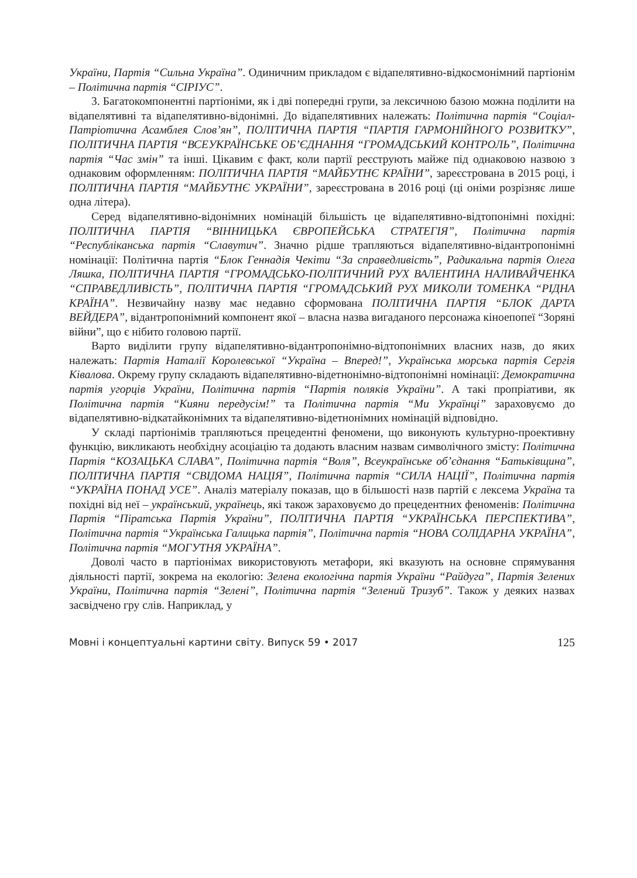України, Партія “Сильна Україна”. Одиничним прикладом є відапелятивно-відкосмонімний партіонім – Політична партія “СІРІУС”.
3. Багатокомпонентні партіоніми, як і дві попередні групи, за лексичною базою можна поділити на відапелятивні та відапелятивно-відонімні. До відапелятивних належать: Політична партія “Соціал-Патріотична Асамблея Слов’ян”, ПОЛІТИЧНА ПАРТІЯ “ПАРТІЯ ГАРМОНІЙНОГО РОЗВИТКУ”, ПОЛІТИЧНА ПАРТІЯ “ВСЕУКРАЇНСЬКЕ ОБ’ЄДНАННЯ “ГРОМАДСЬКИЙ КОНТРОЛЬ”, Політична партія “Час змін” та інші. Цікавим є факт, коли партії реєструють майже під однаковою назвою з однаковим оформленням: ПОЛІТИЧНА ПАРТІЯ “МАЙБУТНЄ КРАЇНИ”, зареєстрована в 2015 році, і ПОЛІТИЧНА ПАРТІЯ “МАЙБУТНЄ УКРАЇНИ”, зареєстрована в 2016 році (ці оніми розрізняє лише одна літера).
Серед відапелятивно-відонімних номінацій більшість це відапелятивно-відтопонімні похідні: ПОЛІТИЧНА ПАРТІЯ “ВІННИЦЬКА ЄВРОПЕЙСЬКА СТРАТЕГІЯ”, Політична партія “Республіканська партія “Славутич”. Значно рідше трапляються відапелятивно-відантропонімні номінації: Політична партія “Блок Геннадія Чекіти “За справедливість”, Радикальна партія Олега Ляшка, ПОЛІТИЧНА ПАРТІЯ “ГРОМАДСЬКО-ПОЛІТИЧНИЙ РУХ ВАЛЕНТИНА НАЛИВАЙЧЕНКА “СПРАВЕДЛИВІСТЬ”, ПОЛІТИЧНА ПАРТІЯ “ГРОМАДСЬКИЙ РУХ МИКОЛИ ТОМЕНКА “РІДНА КРАЇНА”. Незвичайну назву має недавно сформована ПОЛІТИЧНА ПАРТІЯ “БЛОК ДАРТА ВЕЙДЕРА”, відантропонімний компонент якої – власна назва вигаданого персонажа кіноепопеї “Зоряні війни”, що є нібито головою партії.
Варто виділити групу відапелятивно-відантропонімно-відтопонімних власних назв, до яких належать: Партія Наталії Королевської “Україна – Вперед!”, Українська морська партія Сергія Ківалова. Окрему групу складають відапелятивно-відетнонімно-відтопонімні номінації: Демократична партія угорців України, Політична партія “Партія поляків України”. А такі пропріативи, як Політична партія “Кияни передусім!” та Політична партія “Ми Українці” зараховуємо до відапелятивно-відкатайконімних та відапелятивно-відетнонімних номінацій відповідно.
У складі партіонімів трапляються прецедентні феномени, що виконують культурно-проективну функцію, викликають необхідну асоціацію та додають власним назвам символічного змісту: Політична Партія “КОЗАЦЬКА СЛАВА”, Політична партія “Воля”, Всеукраїнське об’єднання “Батьківщина”, ПОЛІТИЧНА ПАРТІЯ “СВІДОМА НАЦІЯ”, Політична партія “СИЛА НАЦІЇ”, Політична партія “УКРАЇНА ПОНАД УСЕ”. Аналіз матеріалу показав, що в більшості назв партій є лексема Україна та похідні від неї – український, українець, які також зараховуємо до прецедентних феноменів: Політична Партія “Піратська Партія України”, ПОЛІТИЧНА ПАРТІЯ “УКРАЇНСЬКА ПЕРСПЕКТИВА”, Політична партія “Українська Галицька партія”, Політична партія “НОВА СОЛІДАРНА УКРАЇНА”, Політична партія “МОГУТНЯ УКРАЇНА”.
Доволі часто в партіонімах використовують метафори, які вказують на основне спрямування діяльності партії, зокрема на екологію: Зелена екологічна партія України “Райдуга”, Партія Зелених України, Політична партія “Зелені”, Політична партія “Зелений Тризуб”. Також у деяких назвах засвідчено гру слів. Наприклад, у
Мовні і концептуальні картини світу. Випуск 59 • 2017 125